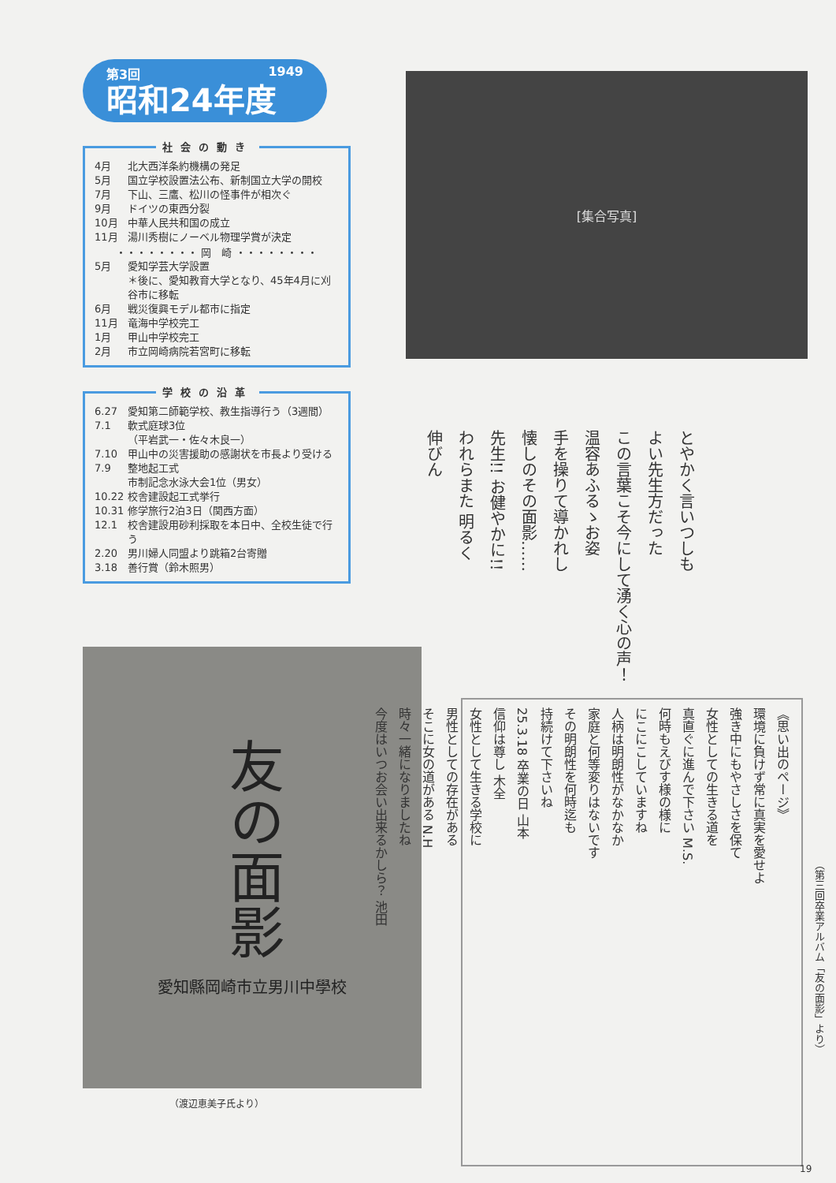第3回 1949
昭和24年度
社会の動き
4月 北大西洋条約機構の発足
5月 国立学校設置法公布、新制国立大学の開校
7月 下山、三鷹、松川の怪事件が相次ぐ
9月 ドイツの東西分裂
10月 中華人民共和国の成立
11月 湯川秀樹にノーベル物理学賞が決定
・・・・・・・・ 岡　崎 ・・・・・・・・
5月 愛知学芸大学設置
＊後に、愛知教育大学となり、45年4月に刈谷市に移転
6月 戦災復興モデル都市に指定
11月 竜海中学校完工
1月 甲山中学校完工
2月 市立岡崎病院若宮町に移転
学校の沿革
6.27 愛知第二師範学校、教生指導行う（3週間）
7.1 軟式庭球3位
（平岩武一・佐々木良一）
7.10 甲山中の災害援助の感謝状を市長より受ける
7.9 整地起工式
市制記念水泳大会1位（男女）
10.22 校舎建設起工式挙行
10.31 修学旅行2泊3日（関西方面）
12.1 校舎建設用砂利採取を本日中、全校生徒で行う
2.20 男川婦人同盟より跳箱2台寄贈
3.18 善行賞（鈴木照男）
友の面影
愛知縣岡崎市立男川中學校
（渡辺恵美子氏より）
[集合写真]
とやかく言いつしも
よい先生方だった
この言葉こそ今にして湧く心の声！
温容あふるゝお姿
手を操りて導かれし
懐しのその面影……
先生!! お健やかに!!
われらまた 明るく
伸びん
《思い出のページ》
環境に負けず常に真実を愛せよ
強き中にもやさしさを保て
女性としての生きる道を
真直ぐに進んで下さい M.S.
何時もえびす様の様に
にこにこしていますね
人柄は明朗性がなかなか
家庭と何等変りはないです
その明朗性を何時迄も
持続けて下さいね
25.3.18 卒業の日 山本
信仰は尊し 木全
女性として生きる学校に
男性としての存在がある
そこに女の道がある N.H
時々一緒になりましたね
今度はいつお会い出来るかしら？ 池田
（第三回卒業アルバム「友の面影」より）
19